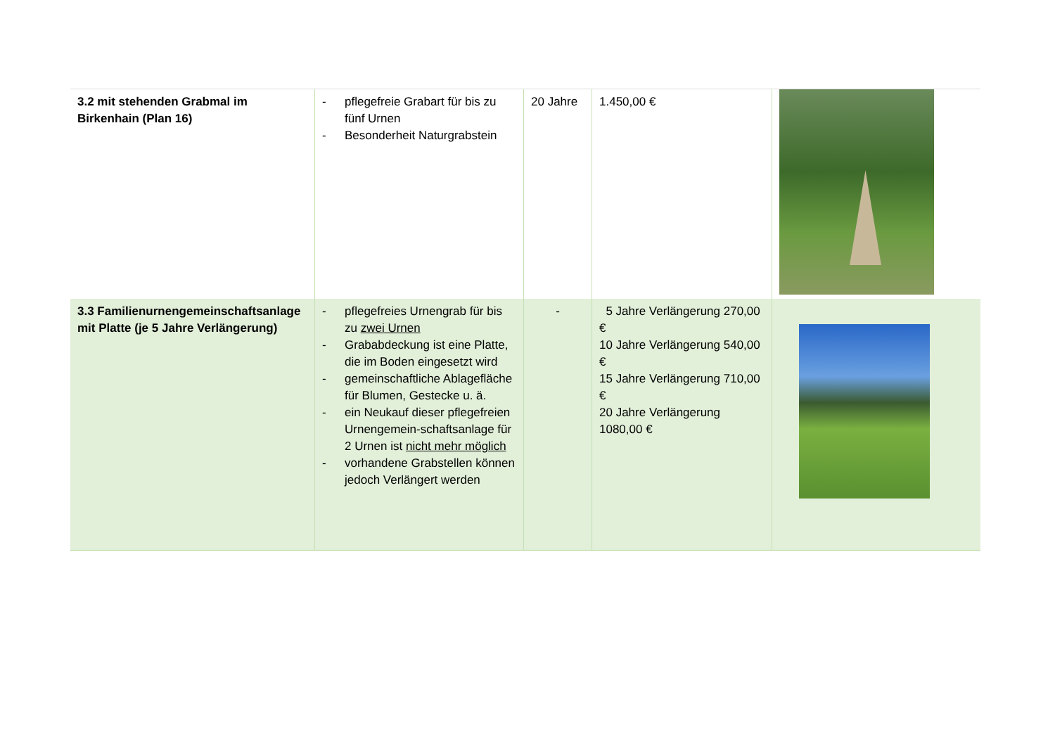| 3.2 mit stehenden Grabmal im Birkenhain (Plan 16) | - pflegefreie Grabart für bis zu fünf Urnen - Besonderheit Naturgrabstein | 20 Jahre | 1.450,00 € | |
| 3.3 Familienurnengemeinschaftsanlage mit Platte (je 5 Jahre Verlängerung) | - pflegefreies Urnengrab für bis zu zwei Urnen - Grababdeckung ist eine Platte, die im Boden eingesetzt wird - gemeinschaftliche Ablagefläche für Blumen, Gestecke u. ä. - ein Neukauf dieser pflegefreien Urnengemein-schaftsanlage für 2 Urnen ist nicht mehr möglich - vorhandene Grabstellen können jedoch Verlängert werden | - | 5 Jahre Verlängerung 270,00 € 10 Jahre Verlängerung 540,00 € 15 Jahre Verlängerung 710,00 € 20 Jahre Verlängerung 1080,00 € | |